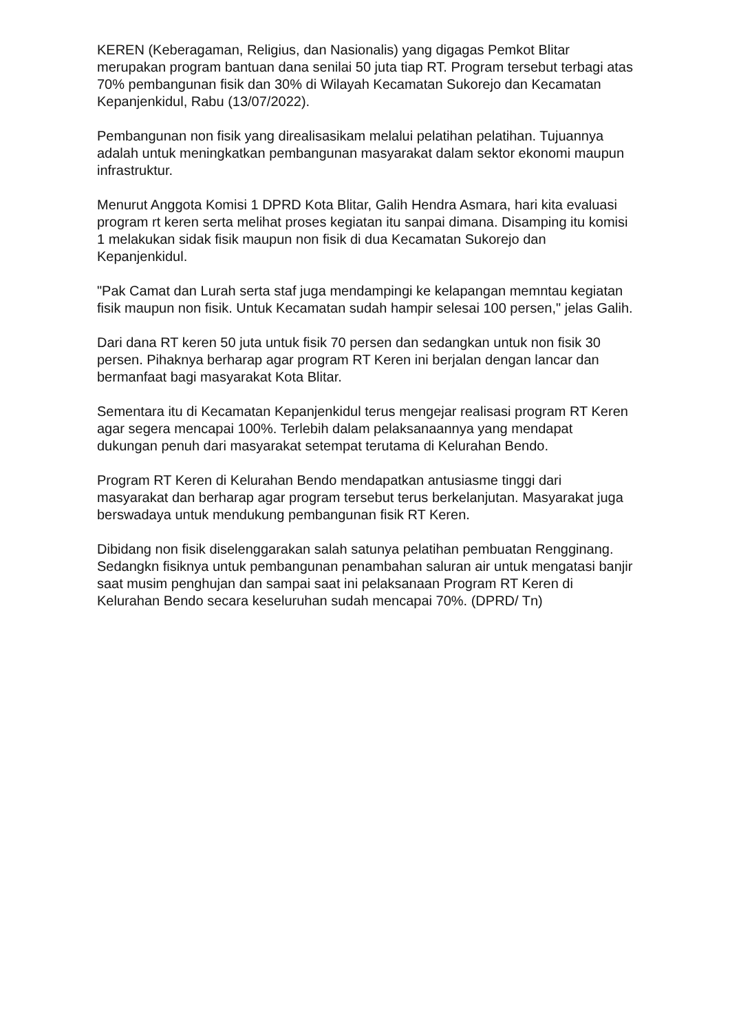KEREN (Keberagaman, Religius, dan Nasionalis) yang digagas Pemkot Blitar merupakan program bantuan dana senilai 50 juta tiap RT. Program tersebut terbagi atas 70% pembangunan fisik dan 30% di Wilayah Kecamatan Sukorejo dan Kecamatan Kepanjenkidul, Rabu (13/07/2022).
Pembangunan non fisik yang direalisasikam melalui pelatihan pelatihan. Tujuannya adalah untuk meningkatkan pembangunan masyarakat dalam sektor ekonomi maupun infrastruktur.
Menurut Anggota Komisi 1 DPRD Kota Blitar, Galih Hendra Asmara, hari kita evaluasi program rt keren serta melihat proses kegiatan itu sanpai dimana. Disamping itu komisi 1 melakukan sidak fisik maupun non fisik di dua Kecamatan Sukorejo dan Kepanjenkidul.
"Pak Camat dan Lurah serta staf juga mendampingi ke kelapangan memntau kegiatan fisik maupun non fisik. Untuk Kecamatan sudah hampir selesai 100 persen," jelas Galih.
Dari dana RT keren 50 juta untuk fisik 70 persen dan sedangkan untuk non fisik 30 persen. Pihaknya berharap agar program RT Keren ini berjalan dengan lancar dan bermanfaat bagi masyarakat Kota Blitar.
Sementara itu di Kecamatan Kepanjenkidul terus mengejar realisasi program RT Keren agar segera mencapai 100%. Terlebih dalam pelaksanaannya yang mendapat dukungan penuh dari masyarakat setempat terutama di Kelurahan Bendo.
Program RT Keren di Kelurahan Bendo mendapatkan antusiasme tinggi dari masyarakat dan berharap agar program tersebut terus berkelanjutan. Masyarakat juga berswadaya untuk mendukung pembangunan fisik RT Keren.
Dibidang non fisik diselenggarakan salah satunya pelatihan pembuatan Rengginang. Sedangkn fisiknya untuk pembangunan penambahan saluran air untuk mengatasi banjir saat musim penghujan dan sampai saat ini pelaksanaan Program RT Keren di Kelurahan Bendo secara keseluruhan sudah mencapai 70%. (DPRD/ Tn)